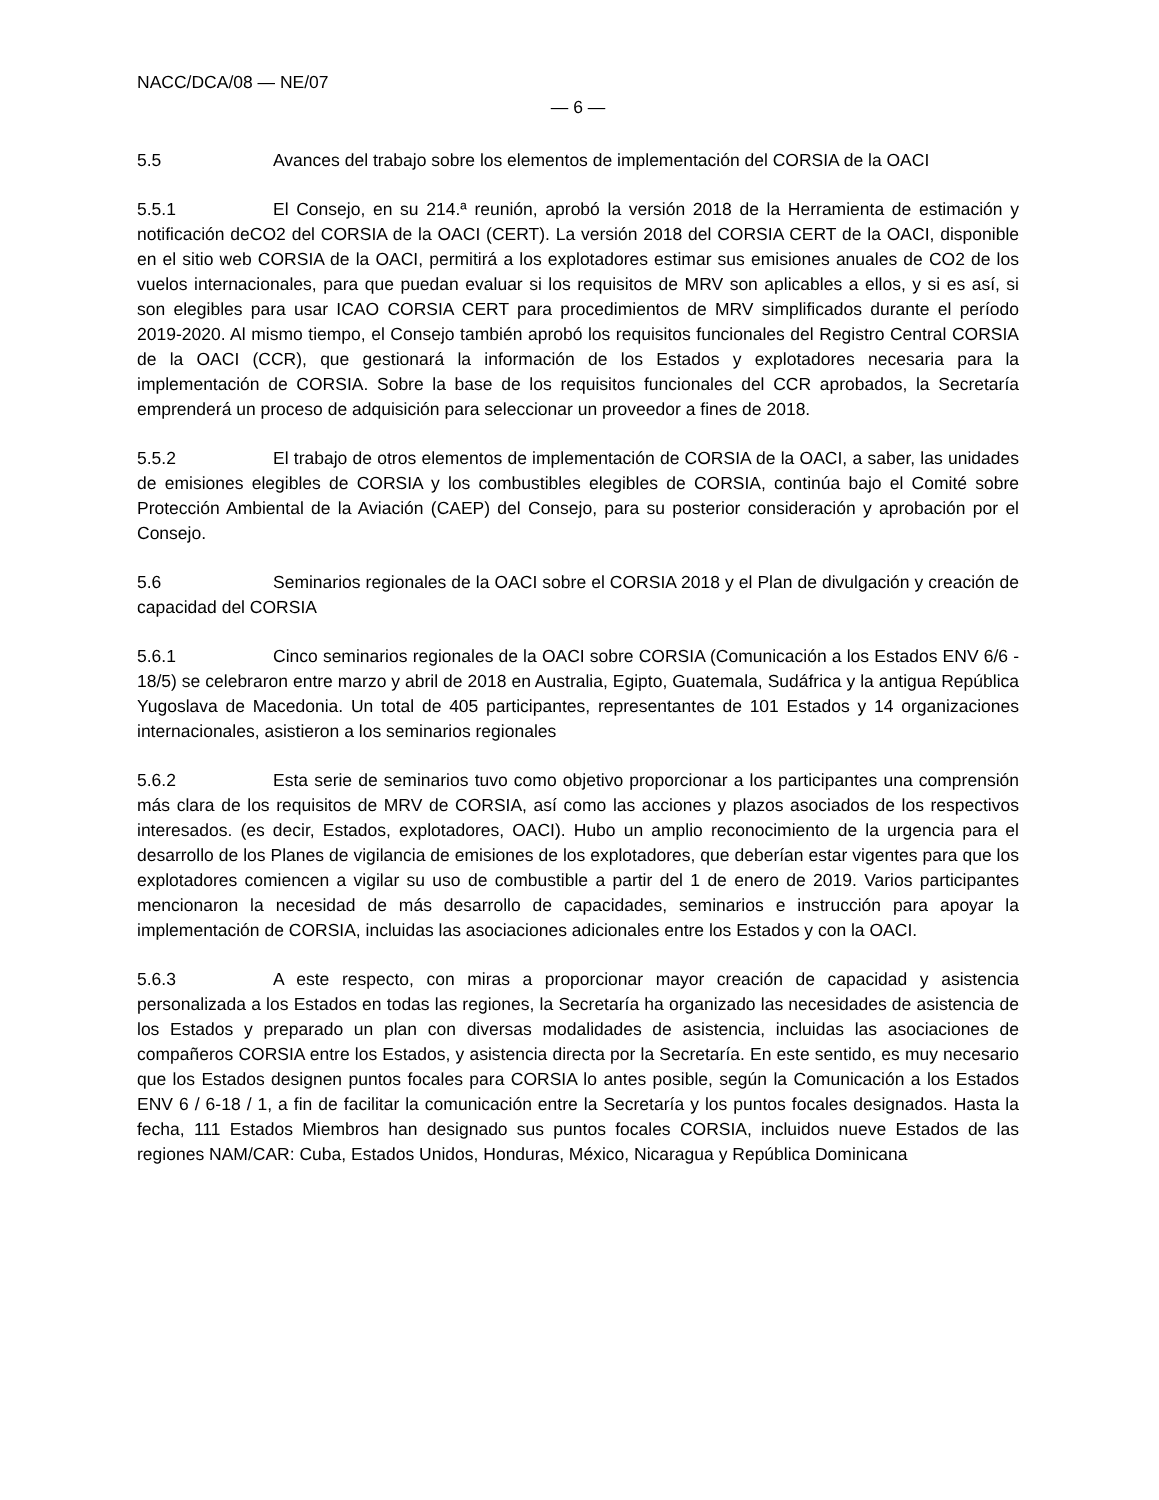NACC/DCA/08 — NE/07
— 6 —
5.5 Avances del trabajo sobre los elementos de implementación del CORSIA de la OACI
5.5.1 El Consejo, en su 214.ª reunión, aprobó la versión 2018 de la Herramienta de estimación y notificación deCO2 del CORSIA de la OACI (CERT). La versión 2018 del CORSIA CERT de la OACI, disponible en el sitio web CORSIA de la OACI, permitirá a los explotadores estimar sus emisiones anuales de CO2 de los vuelos internacionales, para que puedan evaluar si los requisitos de MRV son aplicables a ellos, y si es así, si son elegibles para usar ICAO CORSIA CERT para procedimientos de MRV simplificados durante el período 2019-2020. Al mismo tiempo, el Consejo también aprobó los requisitos funcionales del Registro Central CORSIA de la OACI (CCR), que gestionará la información de los Estados y explotadores necesaria para la implementación de CORSIA. Sobre la base de los requisitos funcionales del CCR aprobados, la Secretaría emprenderá un proceso de adquisición para seleccionar un proveedor a fines de 2018.
5.5.2 El trabajo de otros elementos de implementación de CORSIA de la OACI, a saber, las unidades de emisiones elegibles de CORSIA y los combustibles elegibles de CORSIA, continúa bajo el Comité sobre Protección Ambiental de la Aviación (CAEP) del Consejo, para su posterior consideración y aprobación por el Consejo.
5.6 Seminarios regionales de la OACI sobre el CORSIA 2018 y el Plan de divulgación y creación de capacidad del CORSIA
5.6.1 Cinco seminarios regionales de la OACI sobre CORSIA (Comunicación a los Estados ENV 6/6 - 18/5) se celebraron entre marzo y abril de 2018 en Australia, Egipto, Guatemala, Sudáfrica y la antigua República Yugoslava de Macedonia. Un total de 405 participantes, representantes de 101 Estados y 14 organizaciones internacionales, asistieron a los seminarios regionales
5.6.2 Esta serie de seminarios tuvo como objetivo proporcionar a los participantes una comprensión más clara de los requisitos de MRV de CORSIA, así como las acciones y plazos asociados de los respectivos interesados. (es decir, Estados, explotadores, OACI). Hubo un amplio reconocimiento de la urgencia para el desarrollo de los Planes de vigilancia de emisiones de los explotadores, que deberían estar vigentes para que los explotadores comiencen a vigilar su uso de combustible a partir del 1 de enero de 2019. Varios participantes mencionaron la necesidad de más desarrollo de capacidades, seminarios e instrucción para apoyar la implementación de CORSIA, incluidas las asociaciones adicionales entre los Estados y con la OACI.
5.6.3 A este respecto, con miras a proporcionar mayor creación de capacidad y asistencia personalizada a los Estados en todas las regiones, la Secretaría ha organizado las necesidades de asistencia de los Estados y preparado un plan con diversas modalidades de asistencia, incluidas las asociaciones de compañeros CORSIA entre los Estados, y asistencia directa por la Secretaría. En este sentido, es muy necesario que los Estados designen puntos focales para CORSIA lo antes posible, según la Comunicación a los Estados ENV 6 / 6-18 / 1, a fin de facilitar la comunicación entre la Secretaría y los puntos focales designados. Hasta la fecha, 111 Estados Miembros han designado sus puntos focales CORSIA, incluidos nueve Estados de las regiones NAM/CAR: Cuba, Estados Unidos, Honduras, México, Nicaragua y República Dominicana